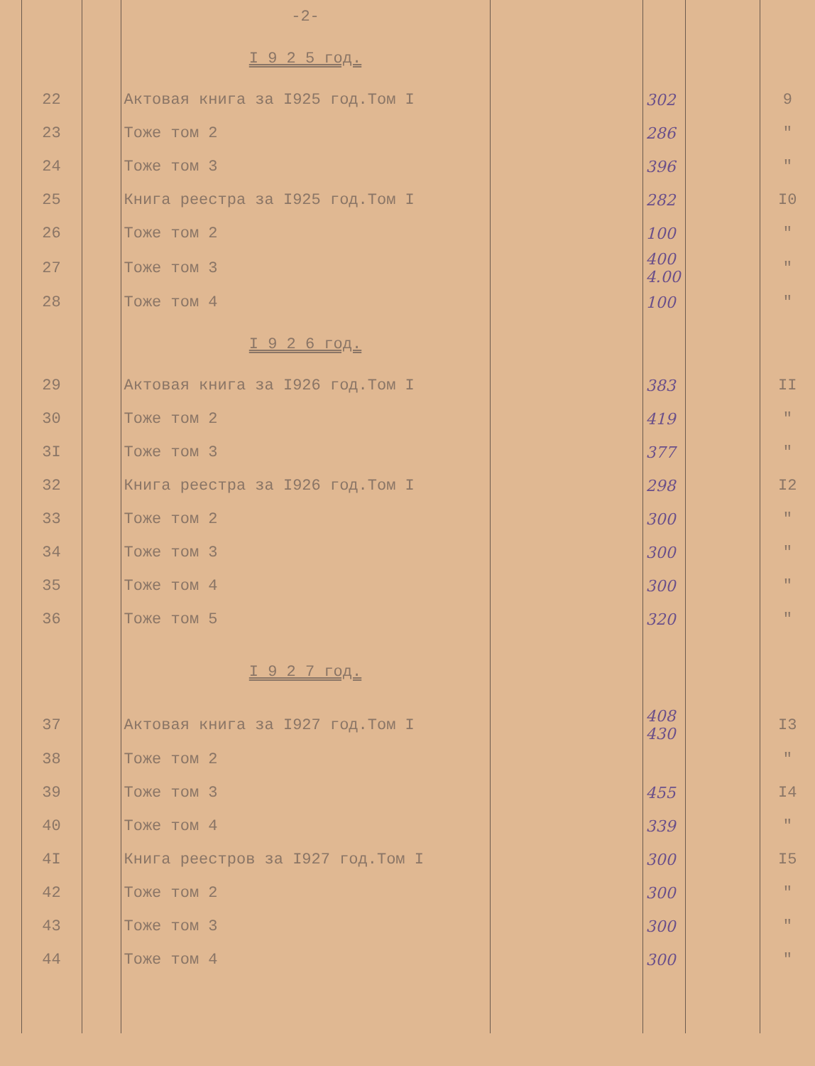| | | | -2- | | | | |
| | | | I 9 2 5 год. | | | | |
| | 22 | | Актовая книга за I925 год.Том I | | 302 | | 9 |
| | 23 | | Тоже том 2 | | 286 | | " |
| | 24 | | Тоже том 3 | | 396 | | " |
| | 25 | | Книга реестра за I925 год.Том I | | 282 | | I0 |
| | 26 | | Тоже том 2 | | 100 | | " |
| | 27 | | Тоже том 3 | | 400 4.00 | | " |
| | 28 | | Тоже том 4 | | 100 | | " |
| | | | I 9 2 6 год. | | | | |
| | 29 | | Актовая книга за I926 год.Том I | | 383 | | II |
| | 30 | | Тоже том 2 | | 419 | | " |
| | 3I | | Тоже том 3 | | 377 | | " |
| | 32 | | Книга реестра за I926 год.Том I | | 298 | | I2 |
| | 33 | | Тоже том 2 | | 300 | | " |
| | 34 | | Тоже том 3 | | 300 | | " |
| | 35 | | Тоже том 4 | | 300 | | " |
| | 36 | | Тоже том 5 | | 320 | | " |
| | | | I 9 2 7 год. | | | | |
| | 37 | | Актовая книга за I927 год.Том I | | 408 430 | | I3 |
| | 38 | | Тоже том 2 | | | | " |
| | 39 | | Тоже том 3 | | 455 | | I4 |
| | 40 | | Тоже том 4 | | 339 | | " |
| | 4I | | Книга реестров за I927 год.Том I | | 300 | | I5 |
| | 42 | | Тоже том 2 | | 300 | | " |
| | 43 | | Тоже том 3 | | 300 | | " |
| | 44 | | Тоже том 4 | | 300 | | " |